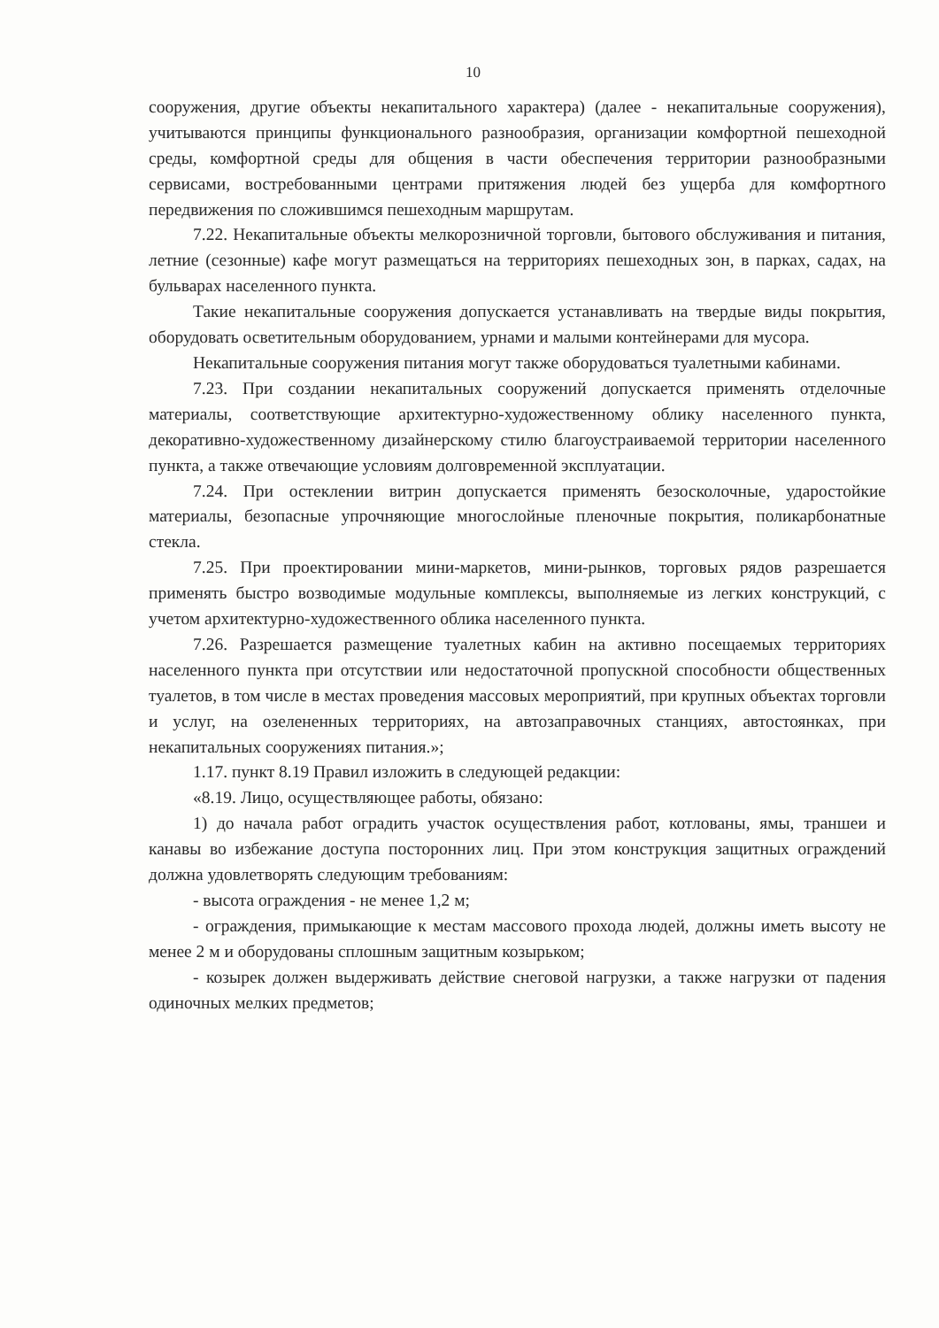10
сооружения, другие объекты некапитального характера) (далее - некапитальные сооружения), учитываются принципы функционального разнообразия, организации комфортной пешеходной среды, комфортной среды для общения в части обеспечения территории разнообразными сервисами, востребованными центрами притяжения людей без ущерба для комфортного передвижения по сложившимся пешеходным маршрутам.
7.22. Некапитальные объекты мелкорозничной торговли, бытового обслуживания и питания, летние (сезонные) кафе могут размещаться на территориях пешеходных зон, в парках, садах, на бульварах населенного пункта.
Такие некапитальные сооружения допускается устанавливать на твердые виды покрытия, оборудовать осветительным оборудованием, урнами и малыми контейнерами для мусора.
Некапитальные сооружения питания могут также оборудоваться туалетными кабинами.
7.23. При создании некапитальных сооружений допускается применять отделочные материалы, соответствующие архитектурно-художественному облику населенного пункта, декоративно-художественному дизайнерскому стилю благоустраиваемой территории населенного пункта, а также отвечающие условиям долговременной эксплуатации.
7.24. При остеклении витрин допускается применять безосколочные, ударостойкие материалы, безопасные упрочняющие многослойные пленочные покрытия, поликарбонатные стекла.
7.25. При проектировании мини-маркетов, мини-рынков, торговых рядов разрешается применять быстро возводимые модульные комплексы, выполняемые из легких конструкций, с учетом архитектурно-художественного облика населенного пункта.
7.26. Разрешается размещение туалетных кабин на активно посещаемых территориях населенного пункта при отсутствии или недостаточной пропускной способности общественных туалетов, в том числе в местах проведения массовых мероприятий, при крупных объектах торговли и услуг, на озелененных территориях, на автозаправочных станциях, автостоянках, при некапитальных сооружениях питания.»;
1.17. пункт 8.19 Правил изложить в следующей редакции:
«8.19. Лицо, осуществляющее работы, обязано:
1) до начала работ оградить участок осуществления работ, котлованы, ямы, траншеи и канавы во избежание доступа посторонних лиц. При этом конструкция защитных ограждений должна удовлетворять следующим требованиям:
- высота ограждения - не менее 1,2 м;
- ограждения, примыкающие к местам массового прохода людей, должны иметь высоту не менее 2 м и оборудованы сплошным защитным козырьком;
- козырек должен выдерживать действие снеговой нагрузки, а также нагрузки от падения одиночных мелких предметов;